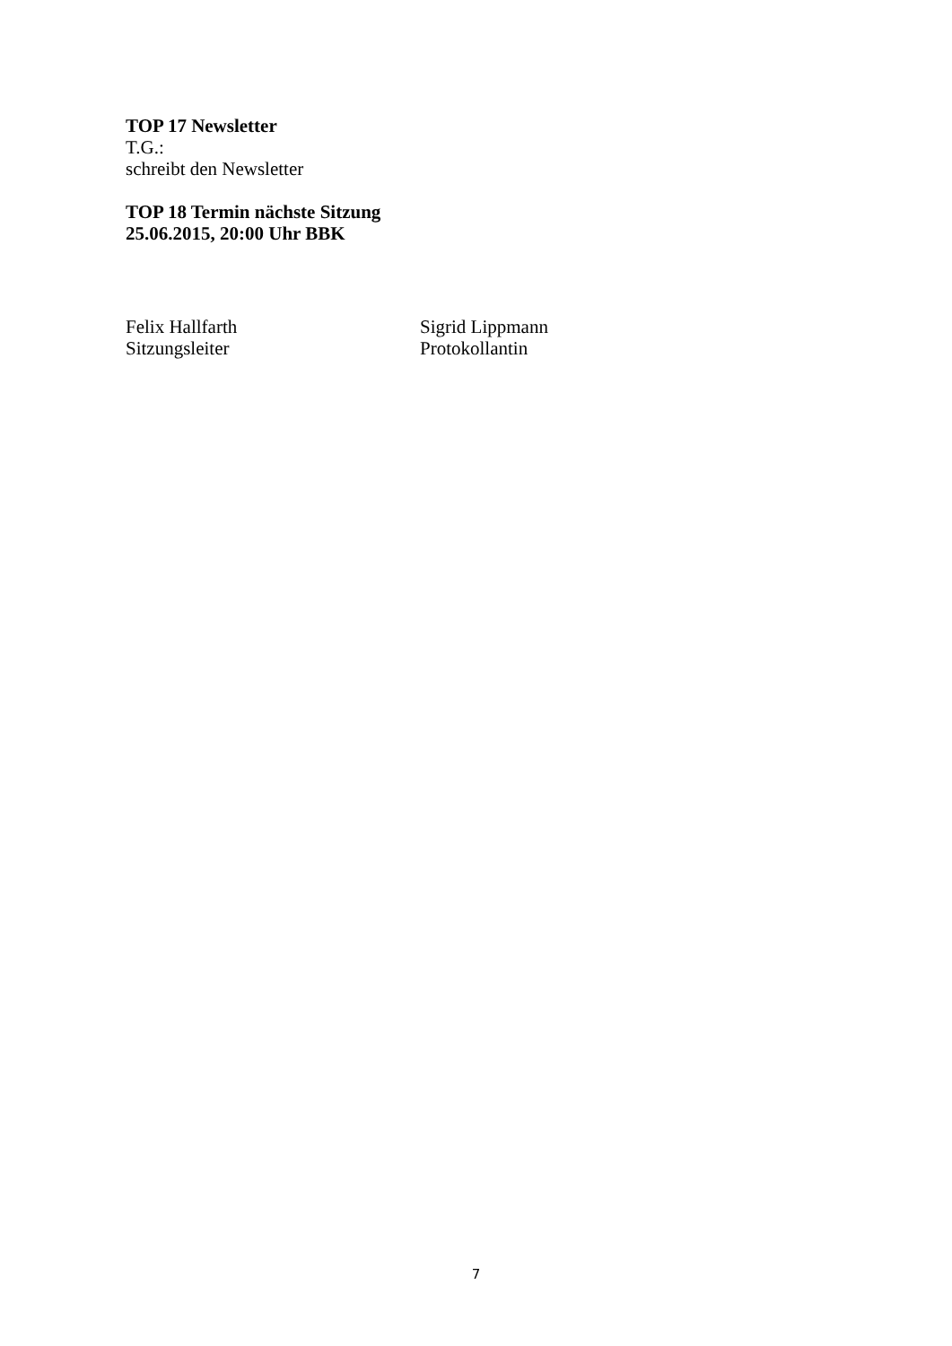TOP 17 Newsletter
T.G.:
schreibt den Newsletter
TOP 18 Termin nächste Sitzung
25.06.2015, 20:00 Uhr BBK
Felix Hallfarth
Sitzungsleiter
Sigrid Lippmann
Protokollantin
7